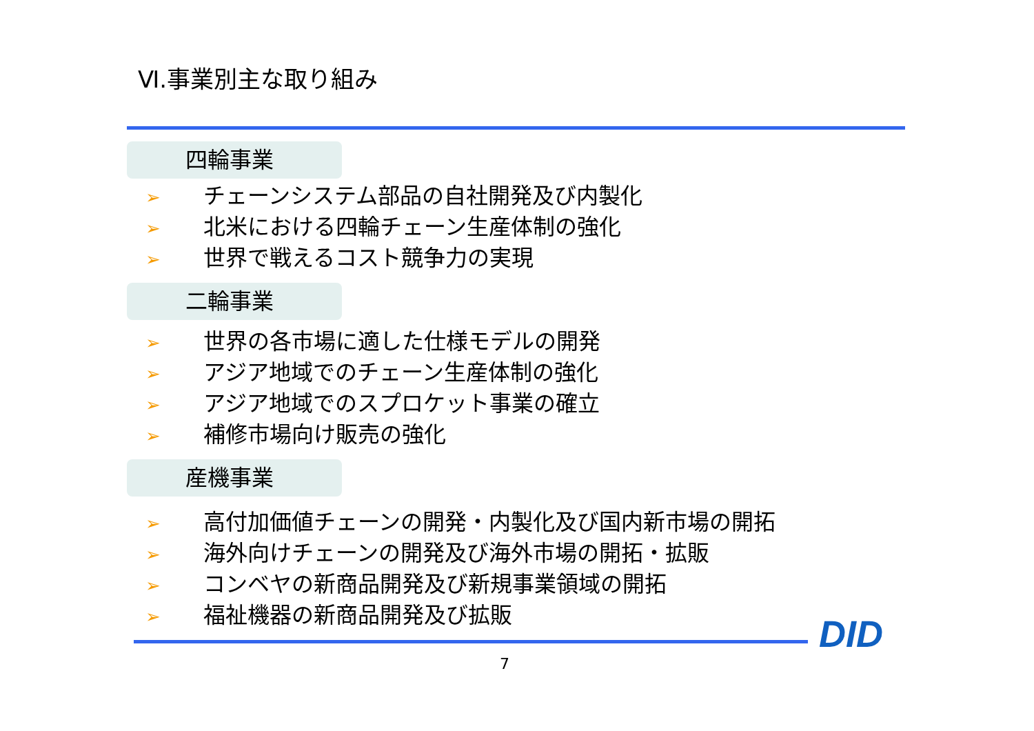Ⅵ.事業別主な取り組み
四輪事業
➢ チェーンシステム部品の自社開発及び内製化
➢ 北米における四輪チェーン生産体制の強化
➢ 世界で戦えるコスト競争力の実現
二輪事業
➢ 世界の各市場に適した仕様モデルの開発
➢ アジア地域でのチェーン生産体制の強化
➢ アジア地域でのスプロケット事業の確立
➢ 補修市場向け販売の強化
産機事業
➢ 高付加価値チェーンの開発・内製化及び国内新市場の開拓
➢ 海外向けチェーンの開発及び海外市場の開拓・拡販
➢ コンベヤの新商品開発及び新規事業領域の開拓
➢ 福祉機器の新商品開発及び拡販
DID
7